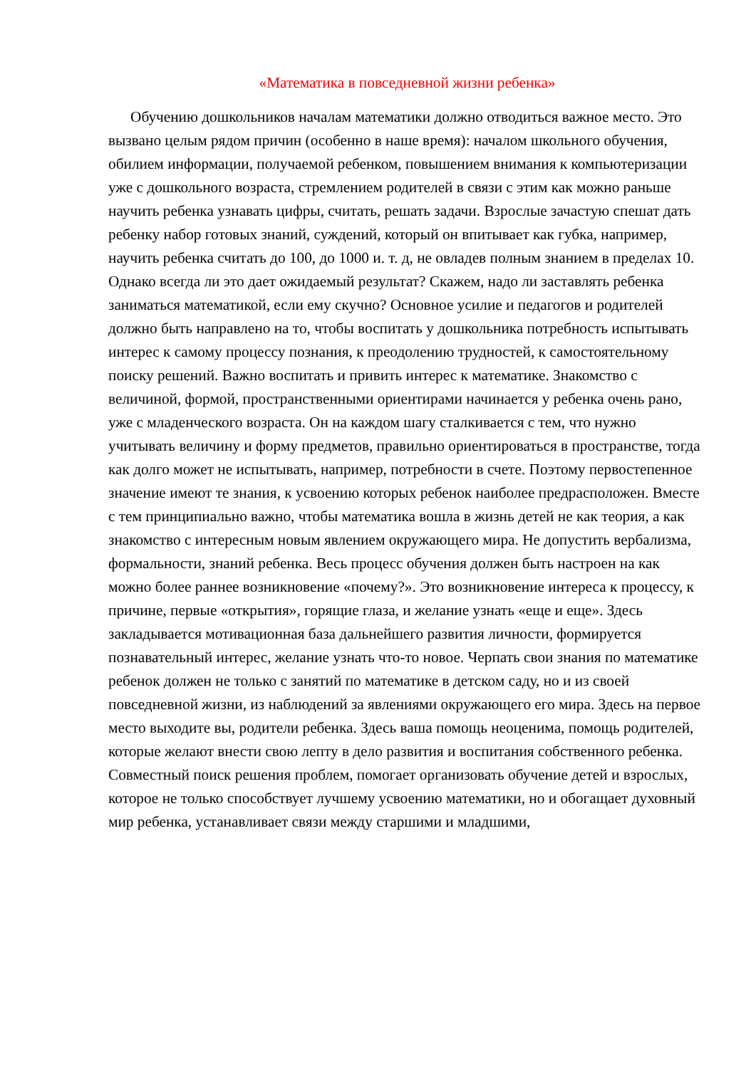«Математика в повседневной жизни ребенка»
Обучению дошкольников началам математики должно отводиться важное место. Это вызвано целым рядом причин (особенно в наше время): началом школьного обучения, обилием информации, получаемой ребенком, повышением внимания к компьютеризации уже с дошкольного возраста, стремлением родителей в связи с этим как можно раньше научить ребенка узнавать цифры, считать, решать задачи. Взрослые зачастую спешат дать ребенку набор готовых знаний, суждений, который он впитывает как губка, например, научить ребенка считать до 100, до 1000 и. т. д, не овладев полным знанием в пределах 10. Однако всегда ли это дает ожидаемый результат? Скажем, надо ли заставлять ребенка заниматься математикой, если ему скучно? Основное усилие и педагогов и родителей должно быть направлено на то, чтобы воспитать у дошкольника потребность испытывать интерес к самому процессу познания, к преодолению трудностей, к самостоятельному поиску решений. Важно воспитать и привить интерес к математике. Знакомство с величиной, формой, пространственными ориентирами начинается у ребенка очень рано, уже с младенческого возраста. Он на каждом шагу сталкивается с тем, что нужно учитывать величину и форму предметов, правильно ориентироваться в пространстве, тогда как долго может не испытывать, например, потребности в счете. Поэтому первостепенное значение имеют те знания, к усвоению которых ребенок наиболее предрасположен. Вместе с тем принципиально важно, чтобы математика вошла в жизнь детей не как теория, а как знакомство с интересным новым явлением окружающего мира. Не допустить вербализма, формальности, знаний ребенка. Весь процесс обучения должен быть настроен на как можно более раннее возникновение «почему?». Это возникновение интереса к процессу, к причине, первые «открытия», горящие глаза, и желание узнать «еще и еще». Здесь закладывается мотивационная база дальнейшего развития личности, формируется познавательный интерес, желание узнать что-то новое. Черпать свои знания по математике ребенок должен не только с занятий по математике в детском саду, но и из своей повседневной жизни, из наблюдений за явлениями окружающего его мира. Здесь на первое место выходите вы, родители ребенка. Здесь ваша помощь неоценима, помощь родителей, которые желают внести свою лепту в дело развития и воспитания собственного ребенка. Совместный поиск решения проблем, помогает организовать обучение детей и взрослых, которое не только способствует лучшему усвоению математики, но и обогащает духовный мир ребенка, устанавливает связи между старшими и младшими,